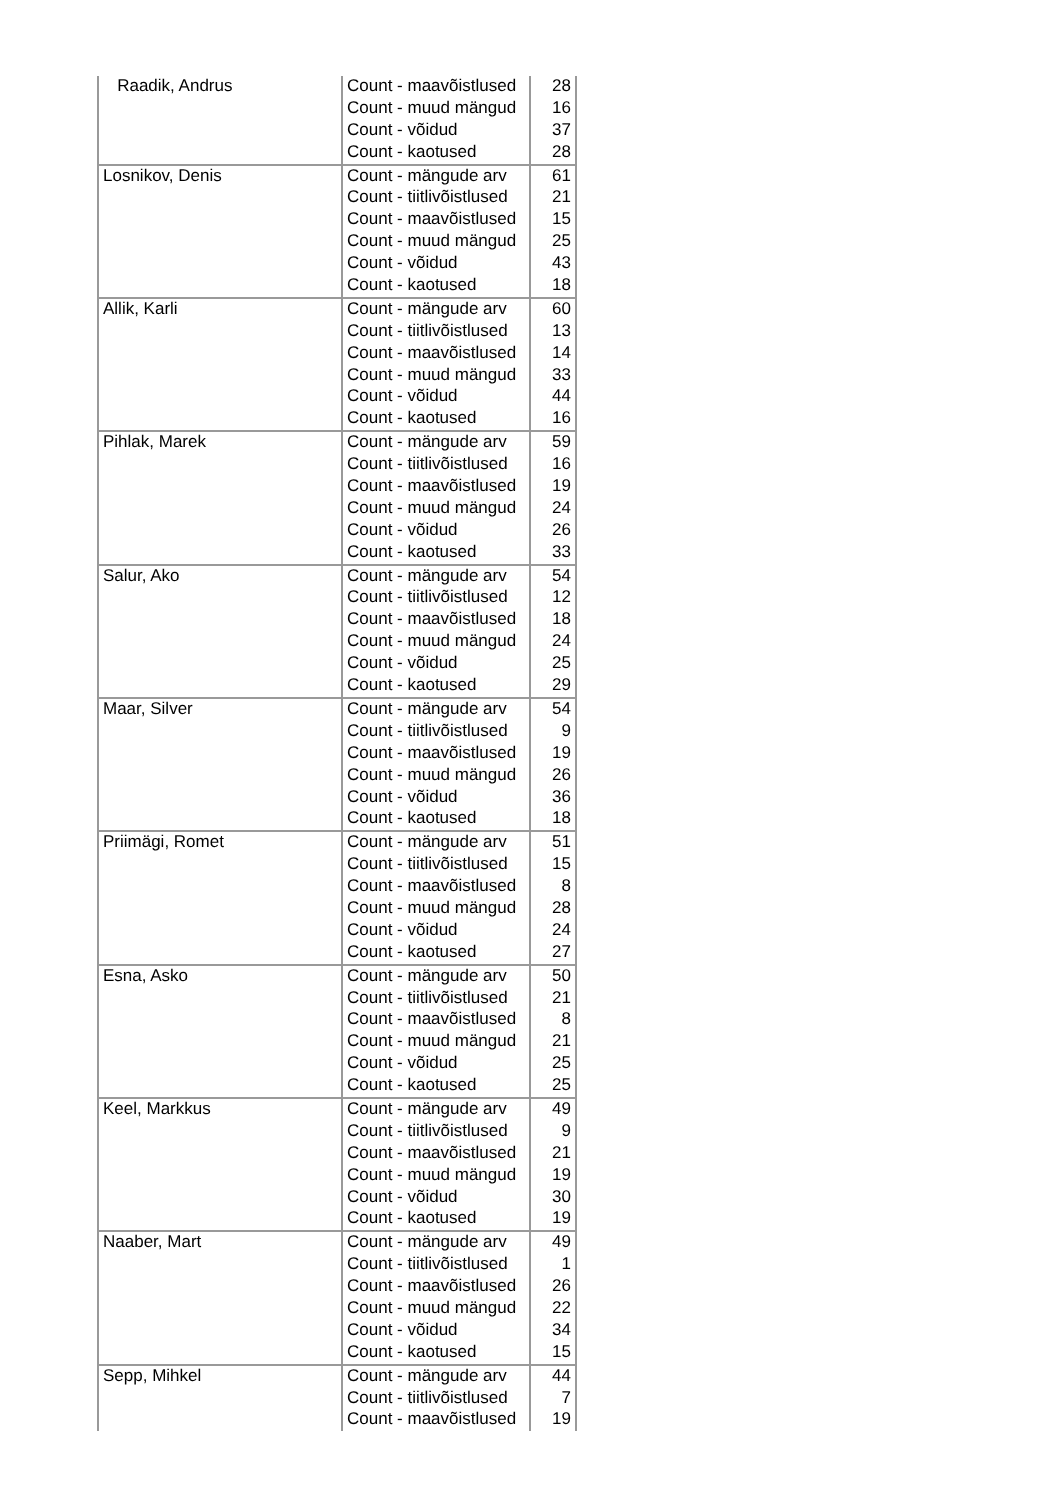| Raadik, Andrus | Count - maavõistlused | 28 |
| | Count - muud mängud | 16 |
| | Count - võidud | 37 |
| | Count - kaotused | 28 |
| Losnikov, Denis | Count - mängude arv | 61 |
| | Count - tiitlivõistlused | 21 |
| | Count - maavõistlused | 15 |
| | Count - muud mängud | 25 |
| | Count - võidud | 43 |
| | Count - kaotused | 18 |
| Allik, Karli | Count - mängude arv | 60 |
| | Count - tiitlivõistlused | 13 |
| | Count - maavõistlused | 14 |
| | Count - muud mängud | 33 |
| | Count - võidud | 44 |
| | Count - kaotused | 16 |
| Pihlak, Marek | Count - mängude arv | 59 |
| | Count - tiitlivõistlused | 16 |
| | Count - maavõistlused | 19 |
| | Count - muud mängud | 24 |
| | Count - võidud | 26 |
| | Count - kaotused | 33 |
| Salur, Ako | Count - mängude arv | 54 |
| | Count - tiitlivõistlused | 12 |
| | Count - maavõistlused | 18 |
| | Count - muud mängud | 24 |
| | Count - võidud | 25 |
| | Count - kaotused | 29 |
| Maar, Silver | Count - mängude arv | 54 |
| | Count - tiitlivõistlused | 9 |
| | Count - maavõistlused | 19 |
| | Count - muud mängud | 26 |
| | Count - võidud | 36 |
| | Count - kaotused | 18 |
| Priimägi, Romet | Count - mängude arv | 51 |
| | Count - tiitlivõistlused | 15 |
| | Count - maavõistlused | 8 |
| | Count - muud mängud | 28 |
| | Count - võidud | 24 |
| | Count - kaotused | 27 |
| Esna, Asko | Count - mängude arv | 50 |
| | Count - tiitlivõistlused | 21 |
| | Count - maavõistlused | 8 |
| | Count - muud mängud | 21 |
| | Count - võidud | 25 |
| | Count - kaotused | 25 |
| Keel, Markkus | Count - mängude arv | 49 |
| | Count - tiitlivõistlused | 9 |
| | Count - maavõistlused | 21 |
| | Count - muud mängud | 19 |
| | Count - võidud | 30 |
| | Count - kaotused | 19 |
| Naaber, Mart | Count - mängude arv | 49 |
| | Count - tiitlivõistlused | 1 |
| | Count - maavõistlused | 26 |
| | Count - muud mängud | 22 |
| | Count - võidud | 34 |
| | Count - kaotused | 15 |
| Sepp, Mihkel | Count - mängude arv | 44 |
| | Count - tiitlivõistlused | 7 |
| | Count - maavõistlused | 19 |